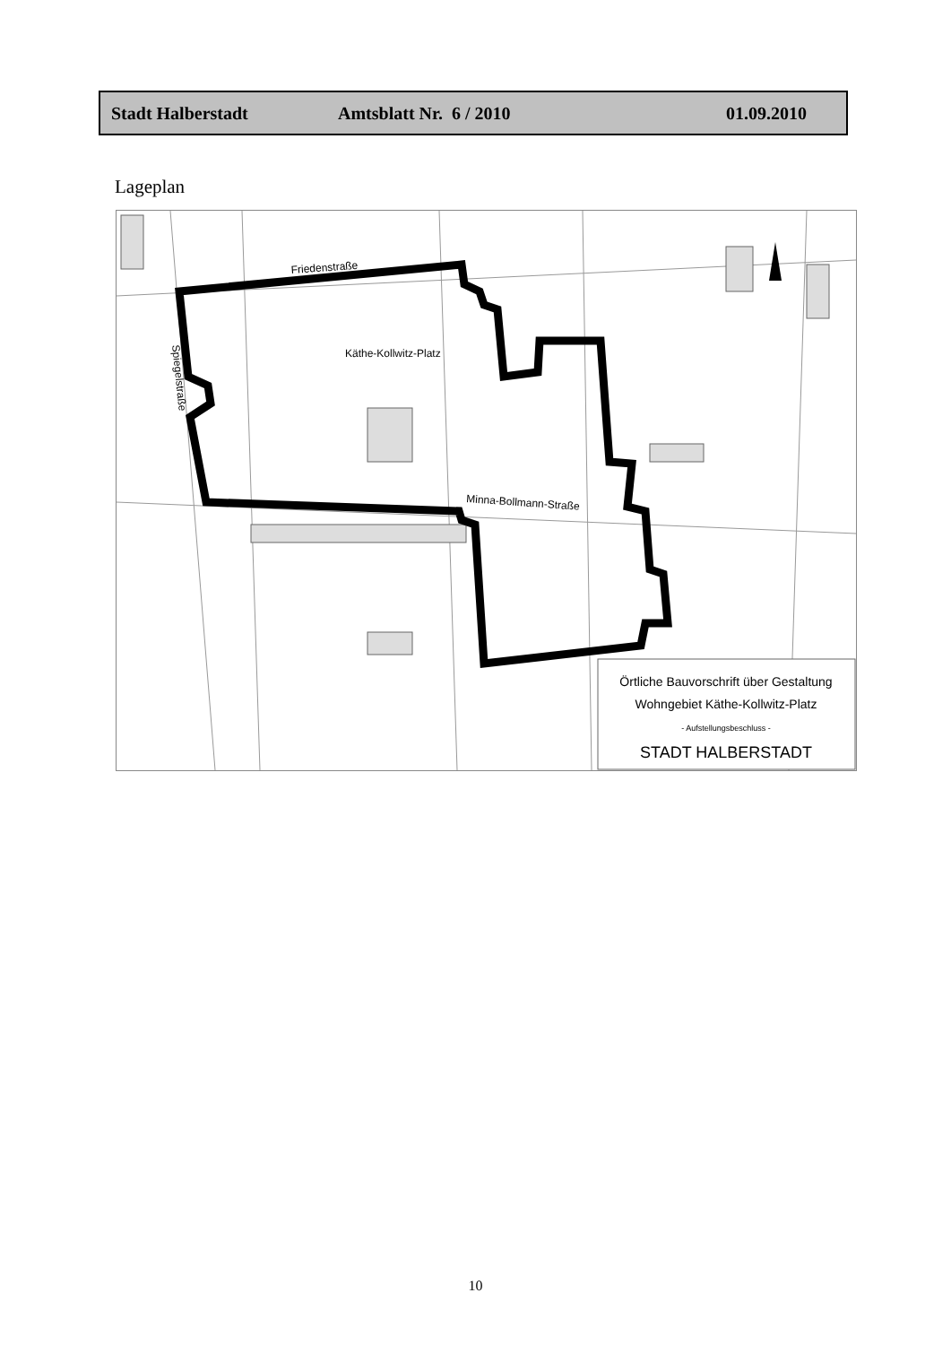Stadt Halberstadt Amtsblatt Nr. 6 / 2010 01.09.2010
Lageplan
Friedenstraße
Käthe-Kollwitz-Platz
Minna-Bollmann-Straße
Spiegelstraße
Örtliche Bauvorschrift über Gestaltung
Wohngebiet Käthe-Kollwitz-Platz
- Aufstellungsbeschluss -
STADT HALBERSTADT
10